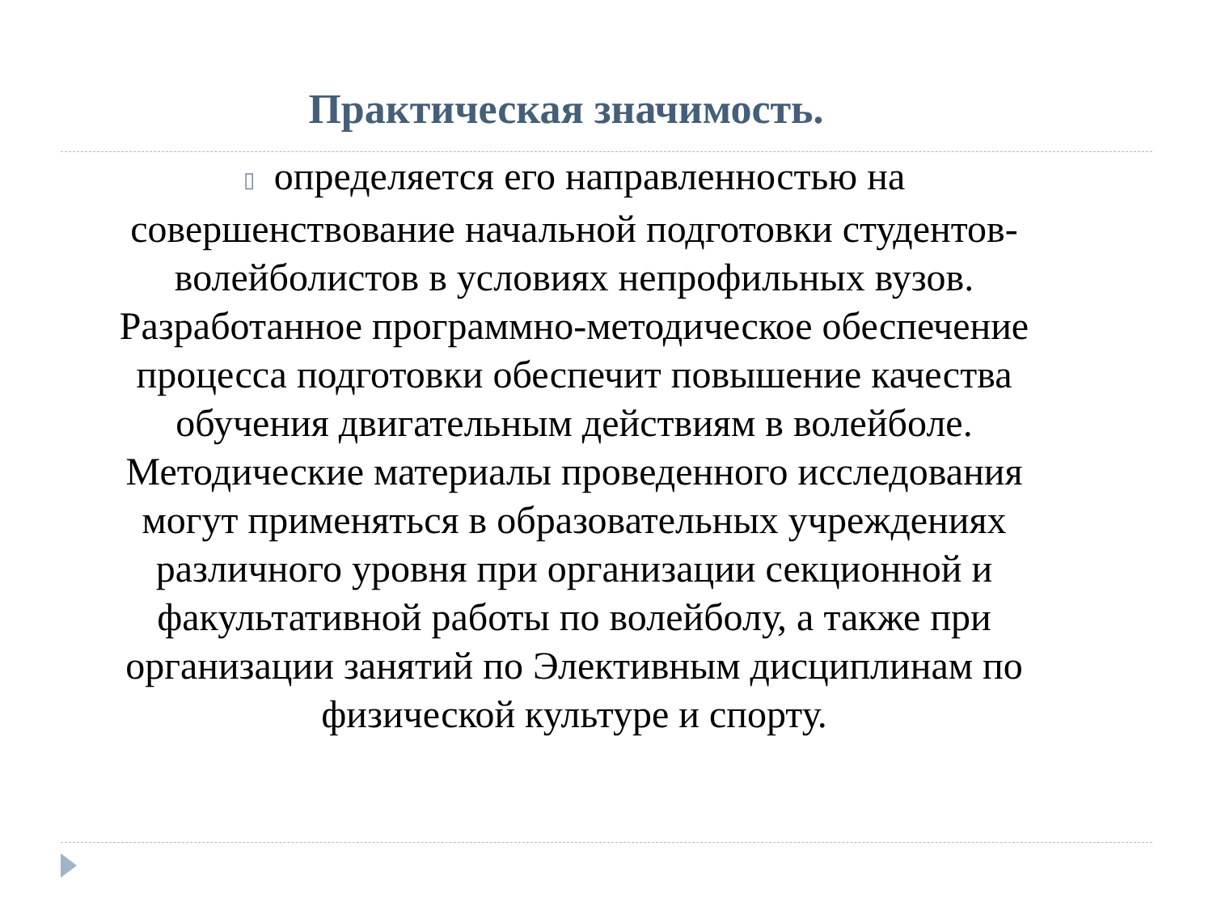Практическая значимость.
▯ определяется его направленностью на совершенствование начальной подготовки студентов-волейболистов в условиях непрофильных вузов. Разработанное программно-методическое обеспечение процесса подготовки обеспечит повышение качества обучения двигательным действиям в волейболе. Методические материалы проведенного исследования могут применяться в образовательных учреждениях различного уровня при организации секционной и факультативной работы по волейболу, а также при организации занятий по Элективным дисциплинам по физической культуре и спорту.